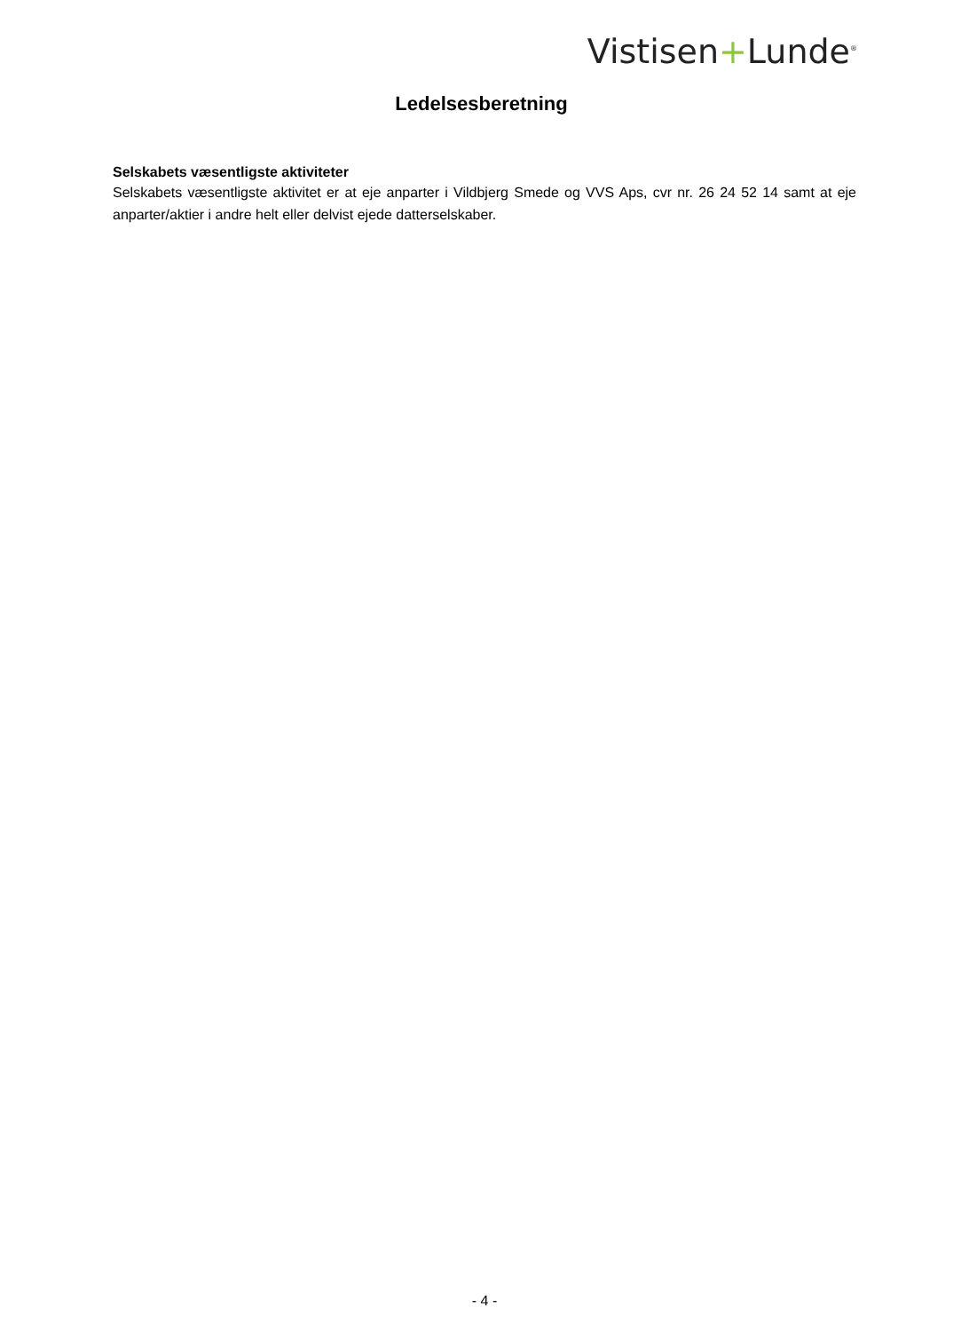Vistisen+Lunde<sup>®</sup>
Ledelsesberetning
Selskabets væsentligste aktiviteter
Selskabets væsentligste aktivitet er at eje anparter i Vildbjerg Smede og VVS Aps, cvr nr. 26 24 52 14 samt at eje anparter/aktier i andre helt eller delvist ejede datterselskaber.
- 4 -